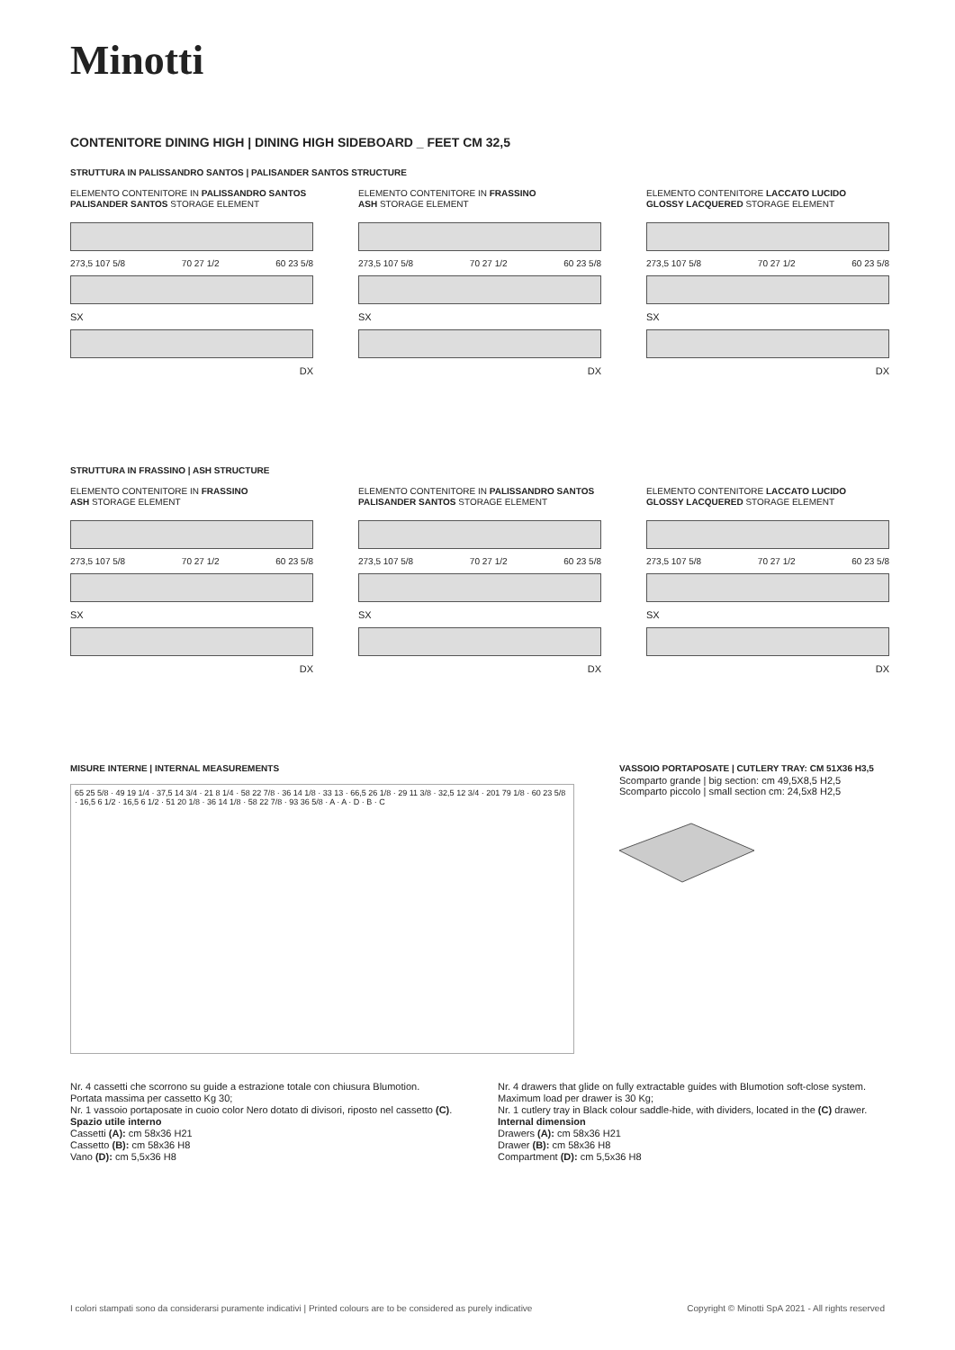Minotti
CONTENITORE DINING HIGH | DINING HIGH SIDEBOARD _ FEET CM 32,5
STRUTTURA IN PALISSANDRO SANTOS | PALISANDER SANTOS STRUCTURE
ELEMENTO CONTENITORE IN PALISSANDRO SANTOS
PALISANDER SANTOS STORAGE ELEMENT
273,5 107 5/8 70 27 1/2 60 23 5/8
SX
DX
ELEMENTO CONTENITORE IN FRASSINO
ASH STORAGE ELEMENT
273,5 107 5/8 70 27 1/2 60 23 5/8
SX
DX
ELEMENTO CONTENITORE LACCATO LUCIDO
GLOSSY LACQUERED STORAGE ELEMENT
273,5 107 5/8 70 27 1/2 60 23 5/8
SX
DX
STRUTTURA IN FRASSINO | ASH STRUCTURE
ELEMENTO CONTENITORE IN FRASSINO
ASH STORAGE ELEMENT
273,5 107 5/8 70 27 1/2 60 23 5/8
SX
DX
ELEMENTO CONTENITORE IN PALISSANDRO SANTOS
PALISANDER SANTOS STORAGE ELEMENT
273,5 107 5/8 70 27 1/2 60 23 5/8
SX
DX
ELEMENTO CONTENITORE LACCATO LUCIDO
GLOSSY LACQUERED STORAGE ELEMENT
273,5 107 5/8 70 27 1/2 60 23 5/8
SX
DX
MISURE INTERNE | INTERNAL MEASUREMENTS
65 25 5/8 · 49 19 1/4 · 37,5 14 3/4 · 21 8 1/4 · 58 22 7/8 · 36 14 1/8 · 33 13 · 66,5 26 1/8 · 29 11 3/8 · 32,5 12 3/4 · 201 79 1/8 · 60 23 5/8 · 16,5 6 1/2 · 16,5 6 1/2 · 51 20 1/8 · 36 14 1/8 · 58 22 7/8 · 93 36 5/8 · A · A · D · B · C
VASSOIO PORTAPOSATE | CUTLERY TRAY: CM 51X36 H3,5
Scomparto grande | big section: cm 49,5X8,5 H2,5
Scomparto piccolo | small section cm: 24,5x8 H2,5
Nr. 4 cassetti che scorrono su guide a estrazione totale con chiusura Blumotion.
Portata massima per cassetto Kg 30;
Nr. 1 vassoio portaposate in cuoio color Nero dotato di divisori, riposto nel cassetto (C).
Spazio utile interno
Cassetti (A): cm 58x36 H21
Cassetto (B): cm 58x36 H8
Vano (D): cm 5,5x36 H8
Nr. 4 drawers that glide on fully extractable guides with Blumotion soft-close system.
Maximum load per drawer is 30 Kg;
Nr. 1 cutlery tray in Black colour saddle-hide, with dividers, located in the (C) drawer.
Internal dimension
Drawers (A): cm 58x36 H21
Drawer (B): cm 58x36 H8
Compartment (D): cm 5,5x36 H8
I colori stampati sono da considerarsi puramente indicativi | Printed colours are to be considered as purely indicative Copyright © Minotti SpA 2021 - All rights reserved